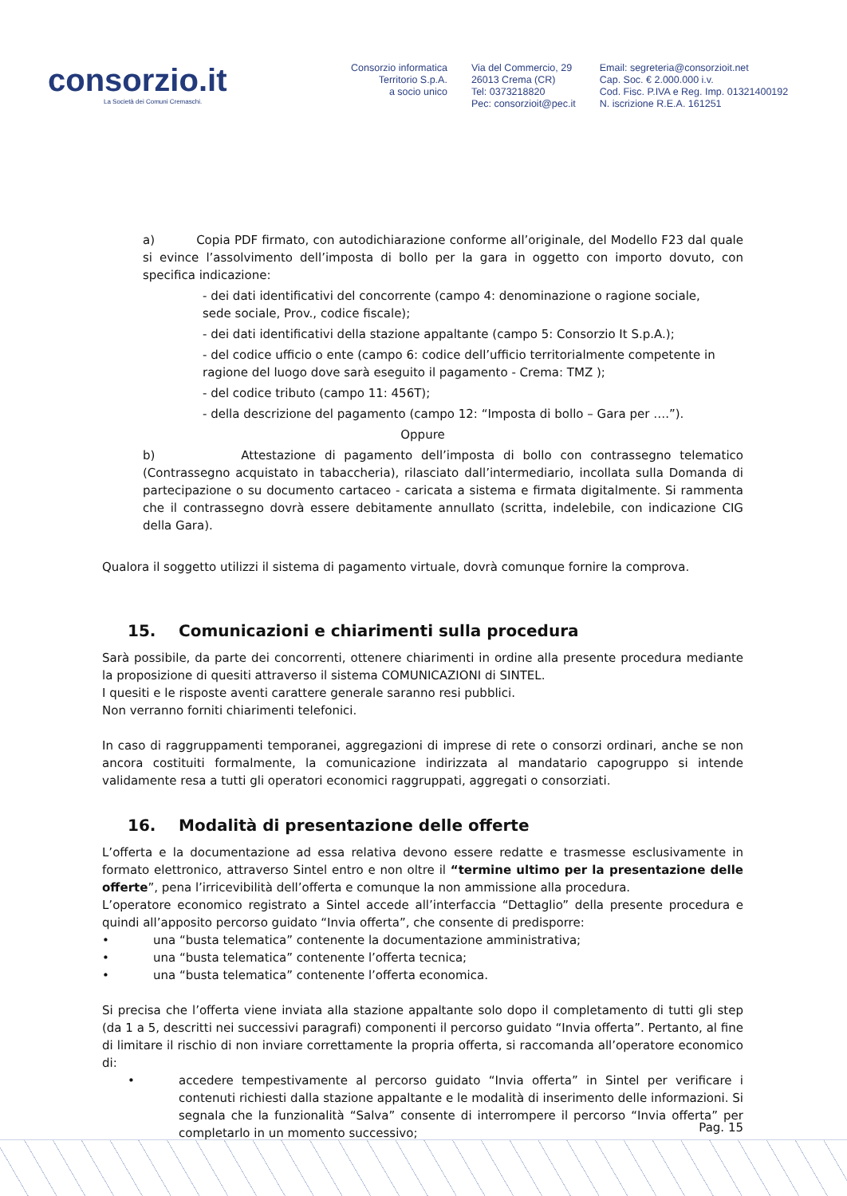consorzio.it
La Società dei Comuni Cremaschi.
Consorzio informatica
Territorio S.p.A.
a socio unico
Via del Commercio, 29
26013 Crema (CR)
Tel: 0373218820
Pec: consorzioit@pec.it
Email: segreteria@consorzioit.net
Cap. Soc. € 2.000.000 i.v.
Cod. Fisc. P.IVA e Reg. Imp. 01321400192
N. iscrizione R.E.A. 161251
a) Copia PDF firmato, con autodichiarazione conforme all’originale, del Modello F23 dal quale si evince l’assolvimento dell’imposta di bollo per la gara in oggetto con importo dovuto, con specifica indicazione:
- dei dati identificativi del concorrente (campo 4: denominazione o ragione sociale,
sede sociale, Prov., codice fiscale);
- dei dati identificativi della stazione appaltante (campo 5: Consorzio It S.p.A.);
- del codice ufficio o ente (campo 6: codice dell’ufficio territorialmente competente in
ragione del luogo dove sarà eseguito il pagamento - Crema: TMZ );
- del codice tributo (campo 11: 456T);
- della descrizione del pagamento (campo 12: “Imposta di bollo – Gara per ….”).
Oppure
b) Attestazione di pagamento dell’imposta di bollo con contrassegno telematico (Contrassegno acquistato in tabaccheria), rilasciato dall’intermediario, incollata sulla Domanda di partecipazione o su documento cartaceo - caricata a sistema e firmata digitalmente. Si rammenta che il contrassegno dovrà essere debitamente annullato (scritta, indelebile, con indicazione CIG della Gara).
Qualora il soggetto utilizzi il sistema di pagamento virtuale, dovrà comunque fornire la comprova.
15. Comunicazioni e chiarimenti sulla procedura
Sarà possibile, da parte dei concorrenti, ottenere chiarimenti in ordine alla presente procedura mediante la proposizione di quesiti attraverso il sistema COMUNICAZIONI di SINTEL.
I quesiti e le risposte aventi carattere generale saranno resi pubblici.
Non verranno forniti chiarimenti telefonici.
In caso di raggruppamenti temporanei, aggregazioni di imprese di rete o consorzi ordinari, anche se non ancora costituiti formalmente, la comunicazione indirizzata al mandatario capogruppo si intende validamente resa a tutti gli operatori economici raggruppati, aggregati o consorziati.
16. Modalità di presentazione delle offerte
L’offerta e la documentazione ad essa relativa devono essere redatte e trasmesse esclusivamente in formato elettronico, attraverso Sintel entro e non oltre il “termine ultimo per la presentazione delle offerte”, pena l’irricevibilità dell’offerta e comunque la non ammissione alla procedura.
L’operatore economico registrato a Sintel accede all’interfaccia “Dettaglio” della presente procedura e quindi all’apposito percorso guidato “Invia offerta”, che consente di predisporre:
• una “busta telematica” contenente la documentazione amministrativa;
• una “busta telematica” contenente l’offerta tecnica;
• una “busta telematica” contenente l’offerta economica.
Si precisa che l’offerta viene inviata alla stazione appaltante solo dopo il completamento di tutti gli step (da 1 a 5, descritti nei successivi paragrafi) componenti il percorso guidato “Invia offerta”. Pertanto, al fine di limitare il rischio di non inviare correttamente la propria offerta, si raccomanda all’operatore economico di:
• accedere tempestivamente al percorso guidato “Invia offerta” in Sintel per verificare i contenuti richiesti dalla stazione appaltante e le modalità di inserimento delle informazioni. Si segnala che la funzionalità “Salva” consente di interrompere il percorso “Invia offerta” per completarlo in un momento successivo;
Pag. 15